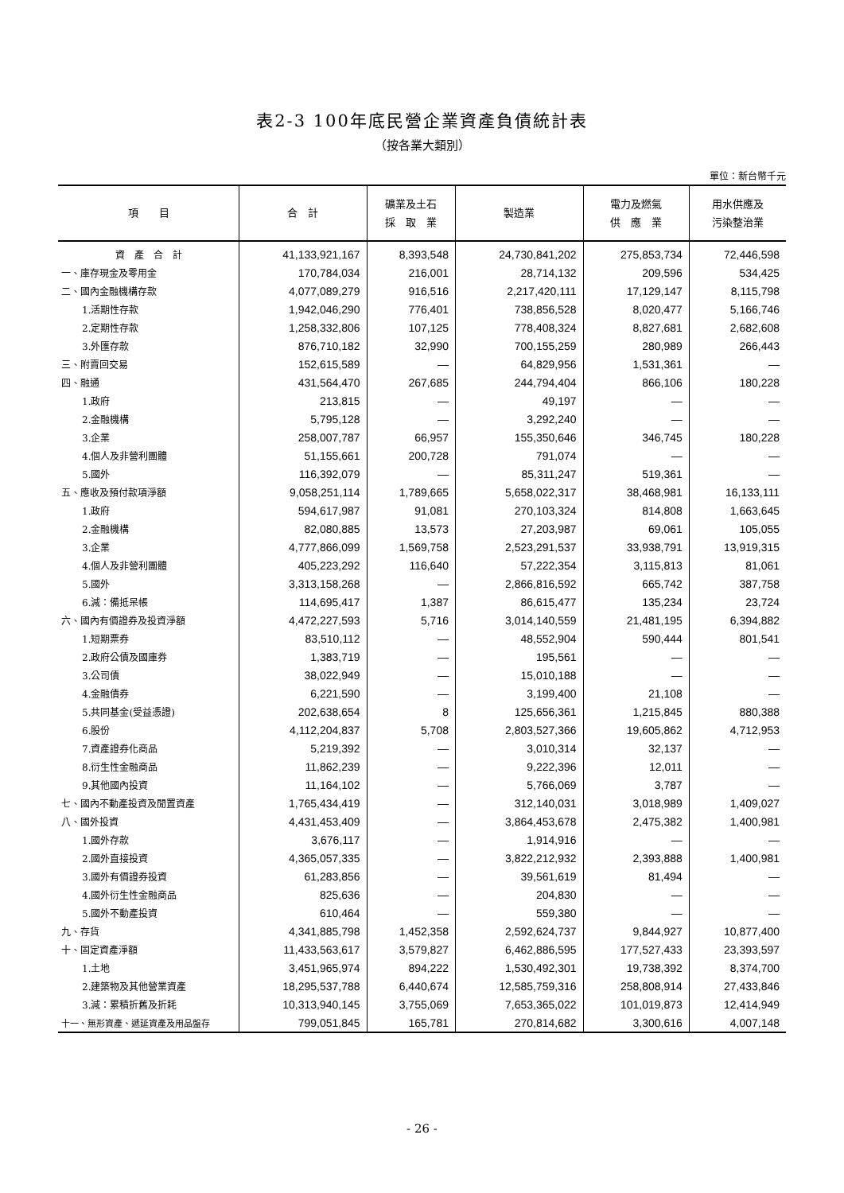表2-3 100年底民營企業資產負債統計表
（按各業大類別）
單位：新台幣千元
| 項 目 | 合 計 | 礦業及土石 採 取 業 | 製造業 | 電力及燃氣 供 應 業 | 用水供應及 污染整治業 |
| --- | --- | --- | --- | --- | --- |
| 資 產 合 計 | 41,133,921,167 | 8,393,548 | 24,730,841,202 | 275,853,734 | 72,446,598 |
| 一、庫存現金及零用金 | 170,784,034 | 216,001 | 28,714,132 | 209,596 | 534,425 |
| 二、國內金融機構存款 | 4,077,089,279 | 916,516 | 2,217,420,111 | 17,129,147 | 8,115,798 |
| 1.活期性存款 | 1,942,046,290 | 776,401 | 738,856,528 | 8,020,477 | 5,166,746 |
| 2.定期性存款 | 1,258,332,806 | 107,125 | 778,408,324 | 8,827,681 | 2,682,608 |
| 3.外匯存款 | 876,710,182 | 32,990 | 700,155,259 | 280,989 | 266,443 |
| 三、附賣回交易 | 152,615,589 | — | 64,829,956 | 1,531,361 | — |
| 四、融通 | 431,564,470 | 267,685 | 244,794,404 | 866,106 | 180,228 |
| 1.政府 | 213,815 | — | 49,197 | — | — |
| 2.金融機構 | 5,795,128 | — | 3,292,240 | — | — |
| 3.企業 | 258,007,787 | 66,957 | 155,350,646 | 346,745 | 180,228 |
| 4.個人及非營利團體 | 51,155,661 | 200,728 | 791,074 | — | — |
| 5.國外 | 116,392,079 | — | 85,311,247 | 519,361 | — |
| 五、應收及預付款項淨額 | 9,058,251,114 | 1,789,665 | 5,658,022,317 | 38,468,981 | 16,133,111 |
| 1.政府 | 594,617,987 | 91,081 | 270,103,324 | 814,808 | 1,663,645 |
| 2.金融機構 | 82,080,885 | 13,573 | 27,203,987 | 69,061 | 105,055 |
| 3.企業 | 4,777,866,099 | 1,569,758 | 2,523,291,537 | 33,938,791 | 13,919,315 |
| 4.個人及非營利團體 | 405,223,292 | 116,640 | 57,222,354 | 3,115,813 | 81,061 |
| 5.國外 | 3,313,158,268 | — | 2,866,816,592 | 665,742 | 387,758 |
| 6.減：備抵呆帳 | 114,695,417 | 1,387 | 86,615,477 | 135,234 | 23,724 |
| 六、國內有價證券及投資淨額 | 4,472,227,593 | 5,716 | 3,014,140,559 | 21,481,195 | 6,394,882 |
| 1.短期票券 | 83,510,112 | — | 48,552,904 | 590,444 | 801,541 |
| 2.政府公債及國庫券 | 1,383,719 | — | 195,561 | — | — |
| 3.公司債 | 38,022,949 | — | 15,010,188 | — | — |
| 4.金融債券 | 6,221,590 | — | 3,199,400 | 21,108 | — |
| 5.共同基金(受益憑證) | 202,638,654 | 8 | 125,656,361 | 1,215,845 | 880,388 |
| 6.股份 | 4,112,204,837 | 5,708 | 2,803,527,366 | 19,605,862 | 4,712,953 |
| 7.資產證券化商品 | 5,219,392 | — | 3,010,314 | 32,137 | — |
| 8.衍生性金融商品 | 11,862,239 | — | 9,222,396 | 12,011 | — |
| 9.其他國內投資 | 11,164,102 | — | 5,766,069 | 3,787 | — |
| 七、國內不動產投資及閒置資產 | 1,765,434,419 | — | 312,140,031 | 3,018,989 | 1,409,027 |
| 八、國外投資 | 4,431,453,409 | — | 3,864,453,678 | 2,475,382 | 1,400,981 |
| 1.國外存款 | 3,676,117 | — | 1,914,916 | — | — |
| 2.國外直接投資 | 4,365,057,335 | — | 3,822,212,932 | 2,393,888 | 1,400,981 |
| 3.國外有價證券投資 | 61,283,856 | — | 39,561,619 | 81,494 | — |
| 4.國外衍生性金融商品 | 825,636 | — | 204,830 | — | — |
| 5.國外不動產投資 | 610,464 | — | 559,380 | — | — |
| 九、存貨 | 4,341,885,798 | 1,452,358 | 2,592,624,737 | 9,844,927 | 10,877,400 |
| 十、固定資產淨額 | 11,433,563,617 | 3,579,827 | 6,462,886,595 | 177,527,433 | 23,393,597 |
| 1.土地 | 3,451,965,974 | 894,222 | 1,530,492,301 | 19,738,392 | 8,374,700 |
| 2.建築物及其他營業資產 | 18,295,537,788 | 6,440,674 | 12,585,759,316 | 258,808,914 | 27,433,846 |
| 3.減：累積折舊及折耗 | 10,313,940,145 | 3,755,069 | 7,653,365,022 | 101,019,873 | 12,414,949 |
| 十一、無形資產、遞延資產及用品盤存 | 799,051,845 | 165,781 | 270,814,682 | 3,300,616 | 4,007,148 |
- 26 -